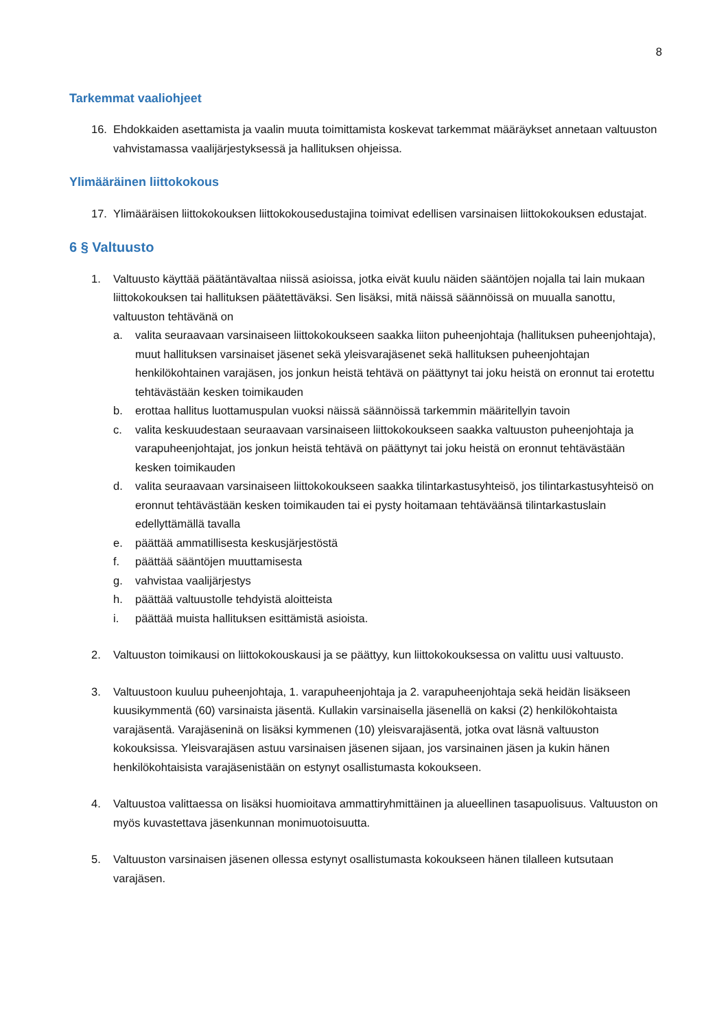8
Tarkemmat vaaliohjeet
16. Ehdokkaiden asettamista ja vaalin muuta toimittamista koskevat tarkemmat määräykset annetaan valtuuston vahvistamassa vaalijärjestyksessä ja hallituksen ohjeissa.
Ylimääräinen liittokokous
17. Ylimääräisen liittokokouksen liittokokousedustajina toimivat edellisen varsinaisen liittokokouksen edustajat.
6 § Valtuusto
1. Valtuusto käyttää päätäntävaltaa niissä asioissa, jotka eivät kuulu näiden sääntöjen nojalla tai lain mukaan liittokokouksen tai hallituksen päätettäväksi. Sen lisäksi, mitä näissä säännöissä on muualla sanottu, valtuuston tehtävänä on
a. valita seuraavaan varsinaiseen liittokokoukseen saakka liiton puheenjohtaja (hallituksen puheenjohtaja), muut hallituksen varsinaiset jäsenet sekä yleisvarajäsenet sekä hallituksen puheenjohtajan henkilökohtainen varajäsen, jos jonkun heistä tehtävä on päättynyt tai joku heistä on eronnut tai erotettu tehtävästään kesken toimikauden
b. erottaa hallitus luottamuspulan vuoksi näissä säännöissä tarkemmin määritellyin tavoin
c. valita keskuudestaan seuraavaan varsinaiseen liittokokoukseen saakka valtuuston puheenjohtaja ja varapuheenjohtajat, jos jonkun heistä tehtävä on päättynyt tai joku heistä on eronnut tehtävästään kesken toimikauden
d. valita seuraavaan varsinaiseen liittokokoukseen saakka tilintarkastusyhteisö, jos tilintarkastusyhteisö on eronnut tehtävästään kesken toimikauden tai ei pysty hoitamaan tehtäväänsä tilintarkastuslain edellyttämällä tavalla
e. päättää ammatillisesta keskusjärjestöstä
f. päättää sääntöjen muuttamisesta
g. vahvistaa vaalijärjestys
h. päättää valtuustolle tehdyistä aloitteista
i. päättää muista hallituksen esittämistä asioista.
2. Valtuuston toimikausi on liittokokouskausi ja se päättyy, kun liittokokouksessa on valittu uusi valtuusto.
3. Valtuustoon kuuluu puheenjohtaja, 1. varapuheenjohtaja ja 2. varapuheenjohtaja sekä heidän lisäkseen kuusikymmentä (60) varsinaista jäsentä. Kullakin varsinaisella jäsenellä on kaksi (2) henkilökohtaista varajäsentä. Varajäseninä on lisäksi kymmenen (10) yleisvarajäsentä, jotka ovat läsnä valtuuston kokouksissa. Yleisvarajäsen astuu varsinaisen jäsenen sijaan, jos varsinainen jäsen ja kukin hänen henkilökohtaisista varajäsenistään on estynyt osallistumasta kokoukseen.
4. Valtuustoa valittaessa on lisäksi huomioitava ammattiryhmittäinen ja alueellinen tasapuolisuus. Valtuuston on myös kuvastettava jäsenkunnan monimuotoisuutta.
5. Valtuuston varsinaisen jäsenen ollessa estynyt osallistumasta kokoukseen hänen tilalleen kutsutaan varajäsen.